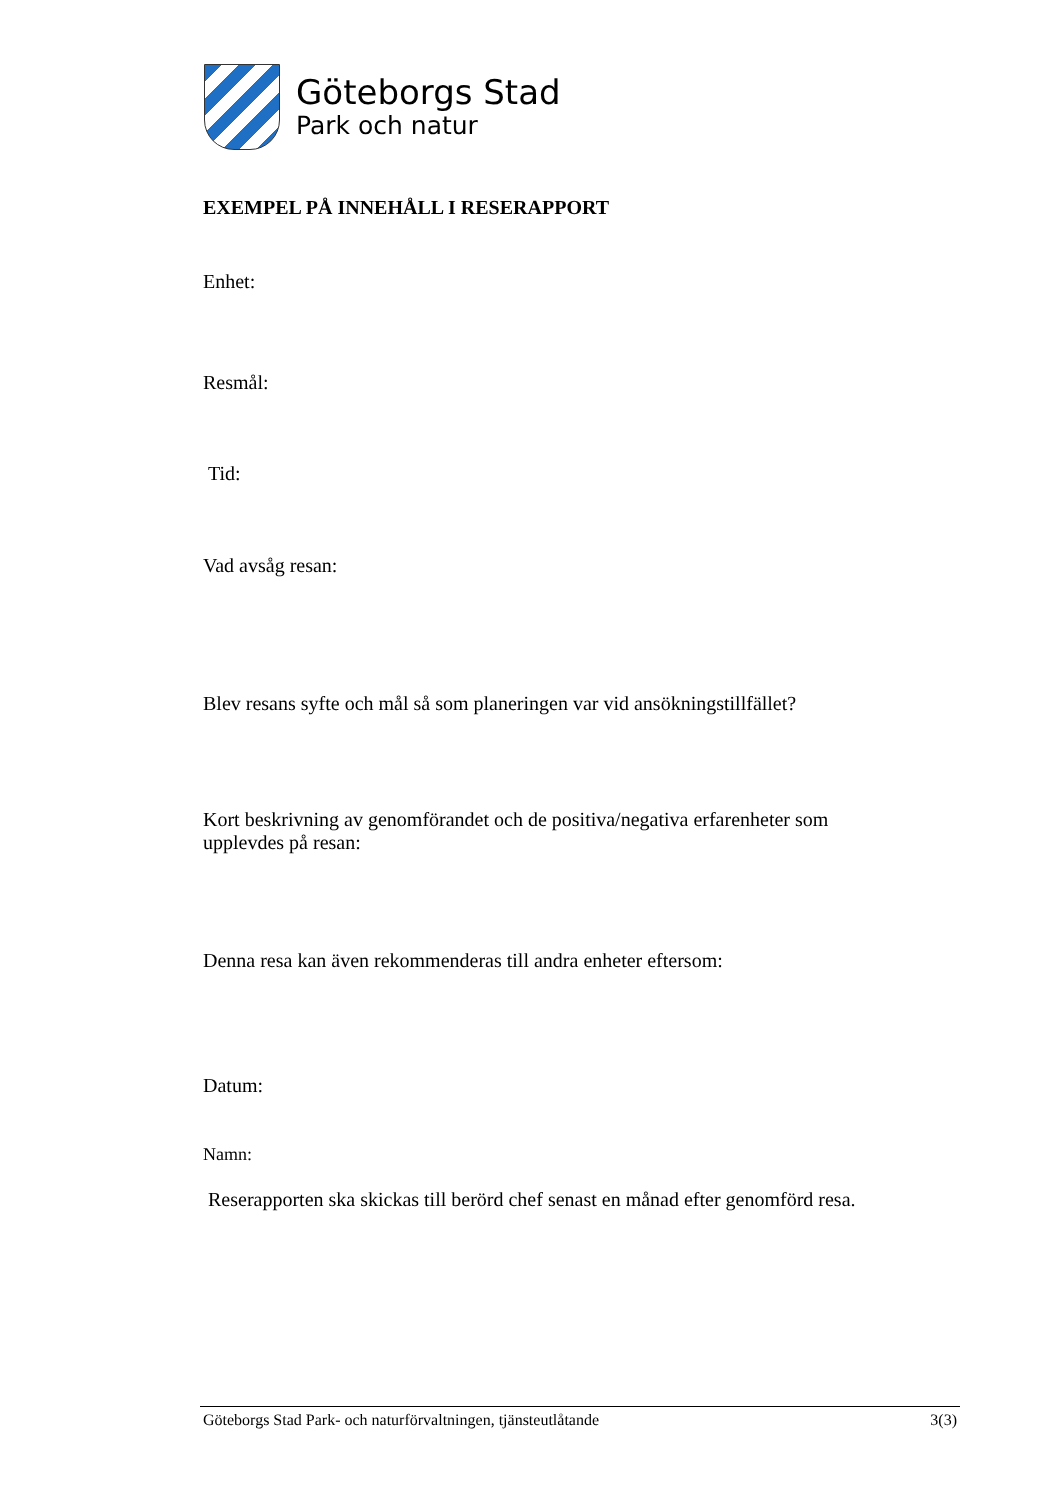Göteborgs Stad
Park och natur
EXEMPEL PÅ INNEHÅLL I RESERAPPORT
Enhet:
Resmål:
Tid:
Vad avsåg resan:
Blev resans syfte och mål så som planeringen var vid ansökningstillfället?
Kort beskrivning av genomförandet och de positiva/negativa erfarenheter som upplevdes på resan:
Denna resa kan även rekommenderas till andra enheter eftersom:
Datum:
Namn:
Reserapporten ska skickas till berörd chef senast en månad efter genomförd resa.
Göteborgs Stad Park- och naturförvaltningen, tjänsteutlåtande 3(3)